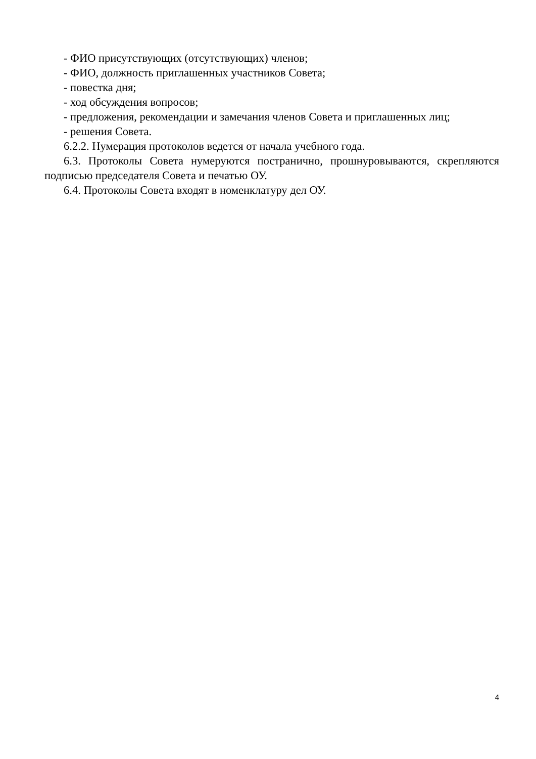- ФИО присутствующих (отсутствующих) членов;
- ФИО, должность приглашенных участников Совета;
- повестка дня;
- ход обсуждения вопросов;
- предложения, рекомендации и замечания членов Совета и приглашенных лиц;
- решения Совета.
6.2.2. Нумерация протоколов ведется от начала учебного года.
6.3. Протоколы Совета нумеруются постранично, прошнуровываются, скрепляются подписью председателя Совета и печатью ОУ.
6.4. Протоколы Совета входят в номенклатуру дел ОУ.
4